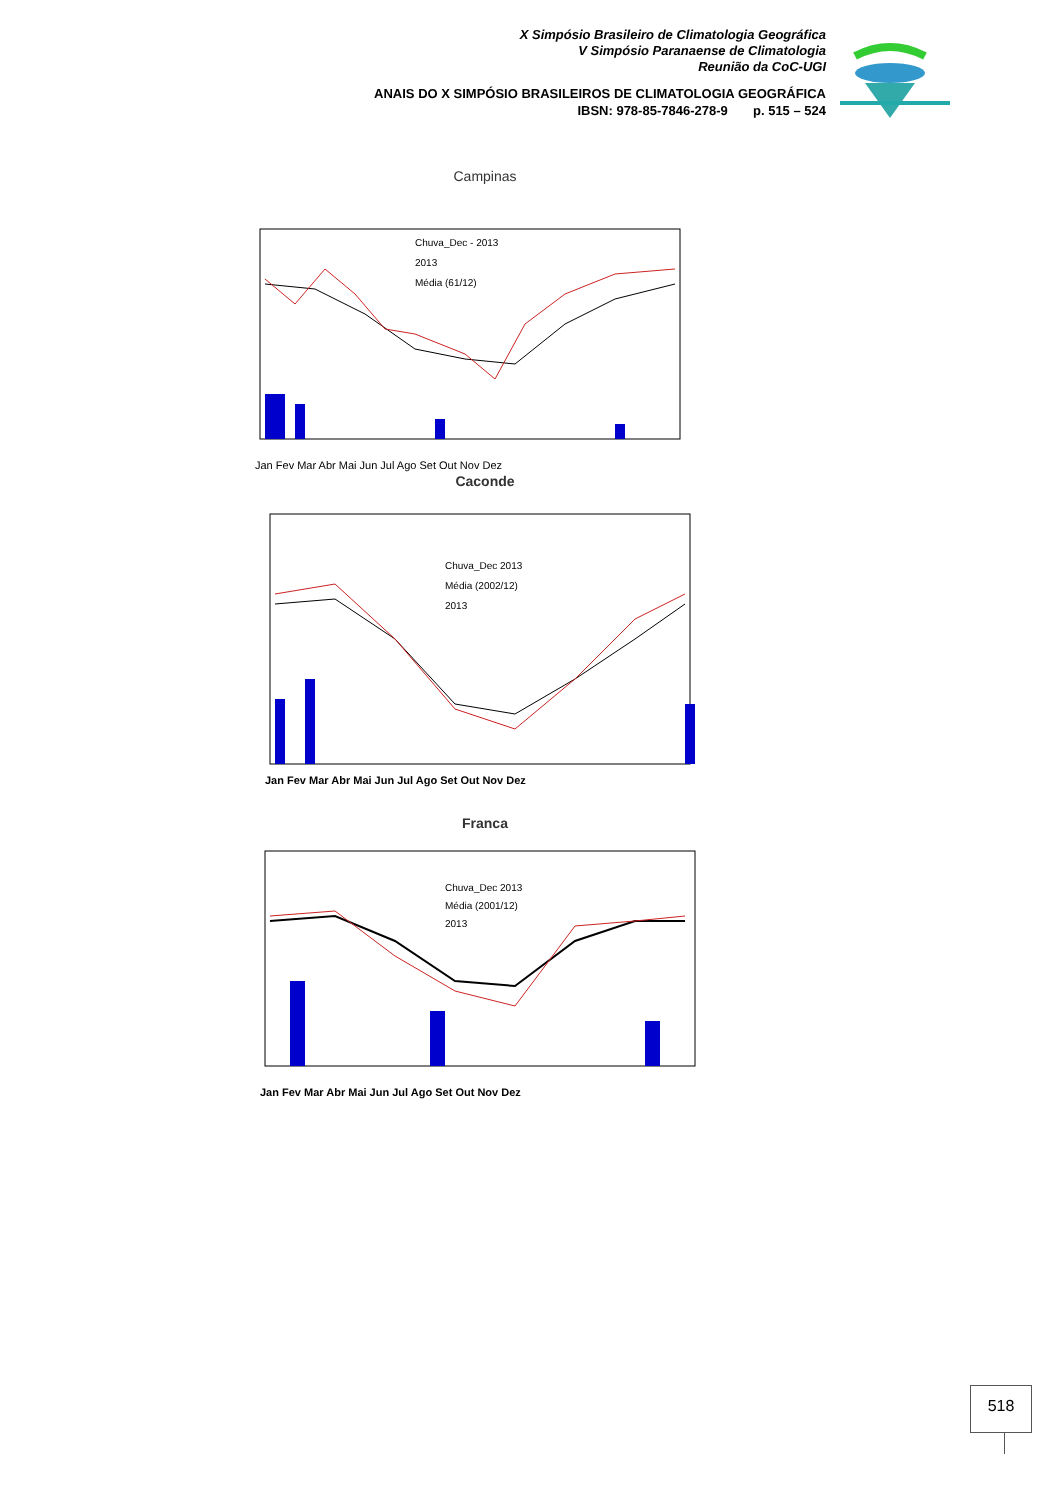X Simpósio Brasileiro de Climatologia Geográfica
V Simpósio Paranaense de Climatologia
Reunião da CoC-UGI
ANAIS DO X SIMPÓSIO BRASILEIROS DE CLIMATOLOGIA GEOGRÁFICA
IBSN: 978-85-7846-278-9 p. 515 – 524
Campinas
Chuva_Dec - 2013
2013
Média (61/12)
Jan Fev Mar Abr Mai Jun Jul Ago Set Out Nov Dez
Caconde
Chuva_Dec 2013
Média (2002/12)
2013
Jan Fev Mar Abr Mai Jun Jul Ago Set Out Nov Dez
Franca
Chuva_Dec 2013
Média (2001/12)
2013
Jan Fev Mar Abr Mai Jun Jul Ago Set Out Nov Dez
518